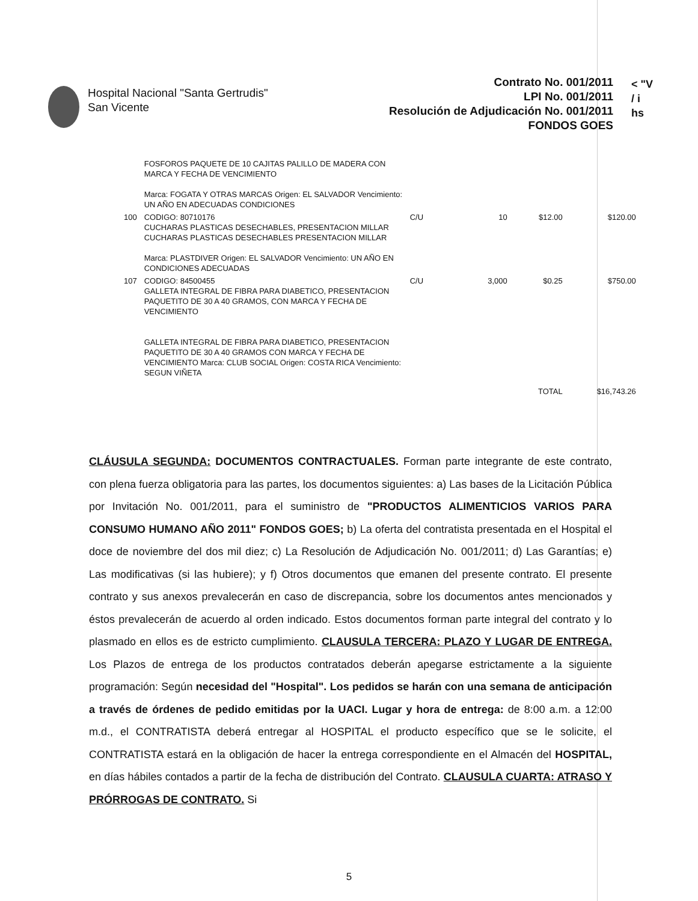Hospital Nacional "Santa Gertrudis"
San Vicente
Contrato No. 001/2011
LPI No. 001/2011
Resolución de Adjudicación No. 001/2011
FONDOS GOES
< "V
/ i
hs
| | FOSFOROS PAQUETE DE 10 CAJITAS PALILLO DE MADERA CON MARCA Y FECHA DE VENCIMIENTO Marca: FOGATA Y OTRAS MARCAS Origen: EL SALVADOR Vencimiento: UN AÑO EN ADECUADAS CONDICIONES | | | | |
| 100 | CODIGO: 80710176 CUCHARAS PLASTICAS DESECHABLES, PRESENTACION MILLAR CUCHARAS PLASTICAS DESECHABLES PRESENTACION MILLAR Marca: PLASTDIVER Origen: EL SALVADOR Vencimiento: UN AÑO EN CONDICIONES ADECUADAS | C/U | 10 | $12.00 | $120.00 |
| 107 | CODIGO: 84500455 GALLETA INTEGRAL DE FIBRA PARA DIABETICO, PRESENTACION PAQUETITO DE 30 A 40 GRAMOS, CON MARCA Y FECHA DE VENCIMIENTO GALLETA INTEGRAL DE FIBRA PARA DIABETICO, PRESENTACION PAQUETITO DE 30 A 40 GRAMOS CON MARCA Y FECHA DE VENCIMIENTO Marca: CLUB SOCIAL Origen: COSTA RICA Vencimiento: SEGUN VIÑETA | C/U | 3,000 | $0.25 | $750.00 |
| | | | | TOTAL | $16,743.26 |
CLÁUSULA SEGUNDA: DOCUMENTOS CONTRACTUALES. Forman parte integrante de este contrato, con plena fuerza obligatoria para las partes, los documentos siguientes: a) Las bases de la Licitación Pública por Invitación No. 001/2011, para el suministro de "PRODUCTOS ALIMENTICIOS VARIOS PARA CONSUMO HUMANO AÑO 2011" FONDOS GOES; b) La oferta del contratista presentada en el Hospital el doce de noviembre del dos mil diez; c) La Resolución de Adjudicación No. 001/2011; d) Las Garantías; e) Las modificativas (si las hubiere); y f) Otros documentos que emanen del presente contrato. El presente contrato y sus anexos prevalecerán en caso de discrepancia, sobre los documentos antes mencionados y éstos prevalecerán de acuerdo al orden indicado. Estos documentos forman parte integral del contrato y lo plasmado en ellos es de estricto cumplimiento. CLAUSULA TERCERA: PLAZO Y LUGAR DE ENTREGA. Los Plazos de entrega de los productos contratados deberán apegarse estrictamente a la siguiente programación: Según necesidad del "Hospital". Los pedidos se harán con una semana de anticipación a través de órdenes de pedido emitidas por la UACI. Lugar y hora de entrega: de 8:00 a.m. a 12:00 m.d., el CONTRATISTA deberá entregar al HOSPITAL el producto específico que se le solicite, el CONTRATISTA estará en la obligación de hacer la entrega correspondiente en el Almacén del HOSPITAL, en días hábiles contados a partir de la fecha de distribución del Contrato. CLAUSULA CUARTA: ATRASO Y PRÓRROGAS DE CONTRATO. Si
5